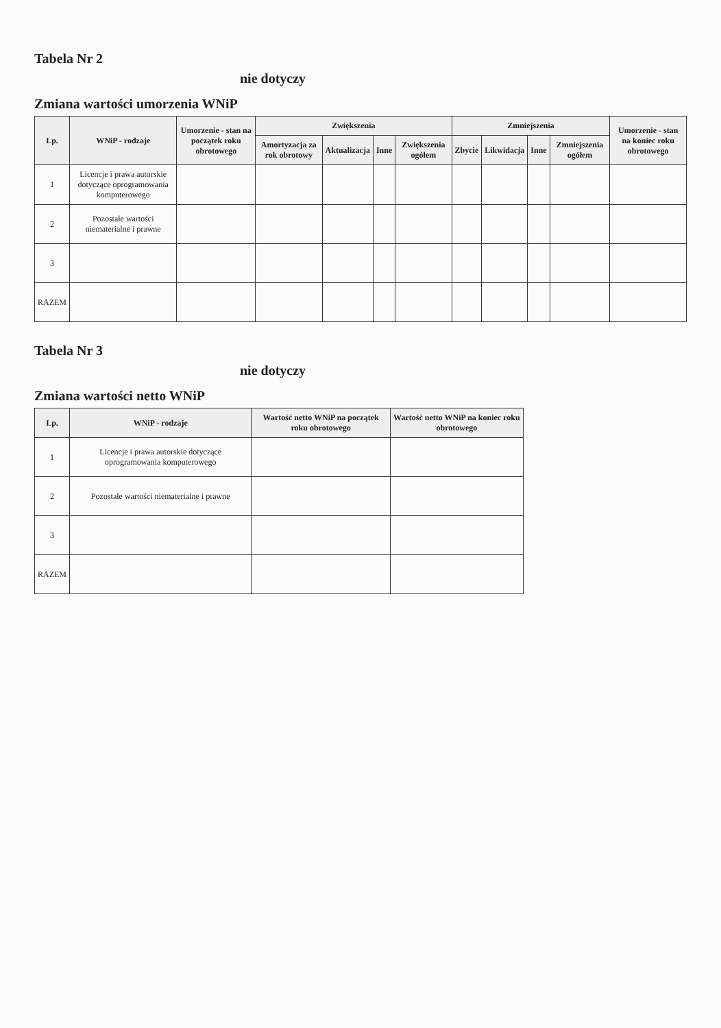Tabela Nr 2
nie dotyczy
Zmiana wartości umorzenia WNiP
| Lp. | WNiP - rodzaje | Umorzenie - stan na początek roku obrotowego | Zwiększenia | | | | Zmniejszenia | | | | Umorzenie - stan na koniec roku obrotowego |
| --- | --- | --- | --- | --- | --- | --- | --- | --- | --- | --- | --- |
| | | | Amortyzacja za rok obrotowy | Aktualizacja | Inne | Zwiększenia ogółem | Zbycie | Likwidacja | Inne | Zmniejszenia ogółem | |
| 1 | Licencje i prawa autorskie dotyczące oprogramowania komputerowego | | | | | | | | | | |
| 2 | Pozostałe wartości niematerialne i prawne | | | | | | | | | | |
| 3 | | | | | | | | | | | |
| RAZEM | | | | | | | | | | | |
Tabela Nr 3
nie dotyczy
Zmiana wartości netto WNiP
| Lp. | WNiP - rodzaje | Wartość netto WNiP na początek roku obrotowego | Wartość netto WNiP na koniec roku obrotowego |
| --- | --- | --- | --- |
| 1 | Licencje i prawa autorskie dotyczące oprogramowania komputerowego | | |
| 2 | Pozostałe wartości niematerialne i prawne | | |
| 3 | | | |
| RAZEM | | | |